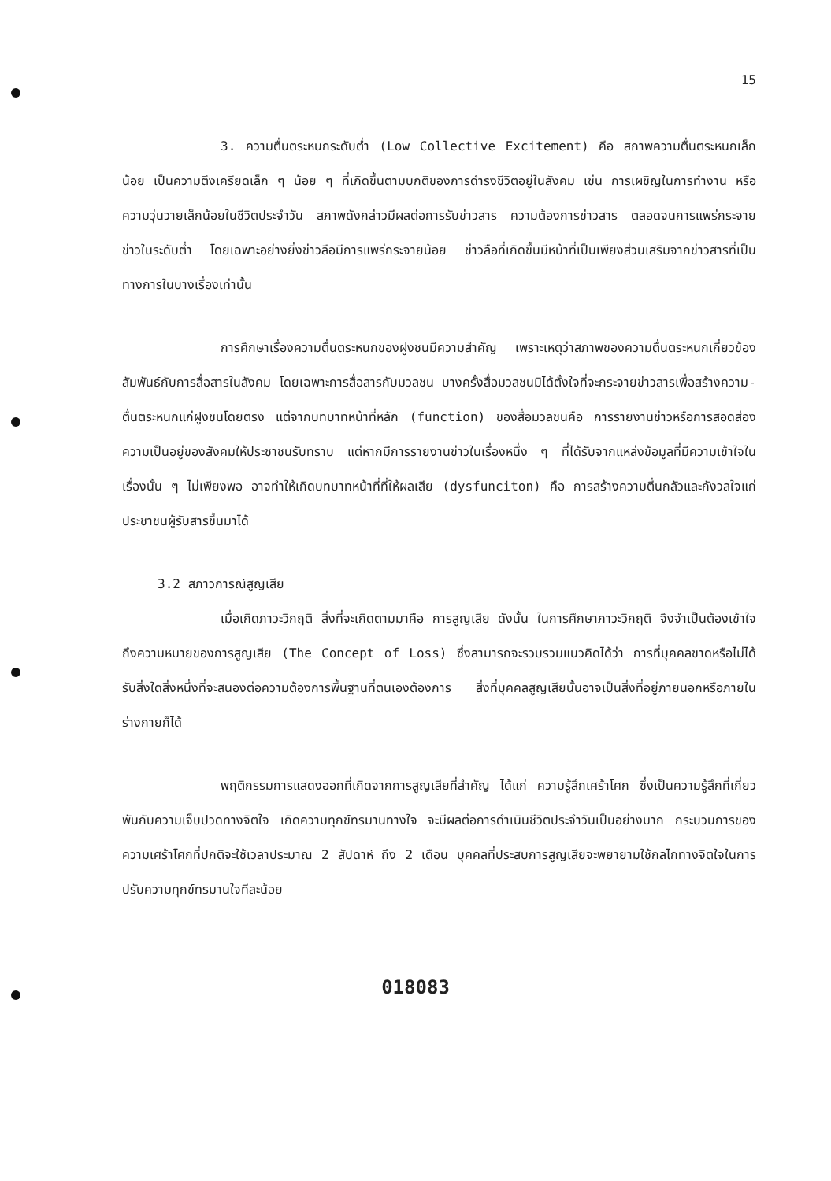15
3. ความตื่นตระหนกระดับต่ำ (Low Collective Excitement) คือ สภาพความตื่นตระหนกเล็กน้อย เป็นความตึงเครียดเล็ก ๆ น้อย ๆ ที่เกิดขึ้นตามบกติของการดำรงชีวิตอยู่ในสังคม เช่น การเผชิญในการทำงาน หรือความวุ่นวายเล็กน้อยในชีวิตประจำวัน สภาพดังกล่าวมีผลต่อการรับข่าวสาร ความต้องการข่าวสาร ตลอดจนการแพร่กระจายข่าวในระดับต่ำ โดยเฉพาะอย่างยิ่งข่าวลือมีการแพร่กระจายน้อย ข่าวลือที่เกิดขึ้นมีหน้าที่เป็นเพียงส่วนเสริมจากข่าวสารที่เป็นทางการในบางเรื่องเท่านั้น
การศึกษาเรื่องความตื่นตระหนกของฝูงชนมีความสำคัญ เพราะเหตุว่าสภาพของความตื่นตระหนกเกี่ยวข้องสัมพันธ์กับการสื่อสารในสังคม โดยเฉพาะการสื่อสารกับมวลชน บางครั้งสื่อมวลชนมิได้ตั้งใจที่จะกระจายข่าวสารเพื่อสร้างความ-ตื่นตระหนกแก่ฝูงชนโดยตรง แต่จากบทบาทหน้าที่หลัก (function) ของสื่อมวลชนคือ การรายงานข่าวหรือการสอดส่องความเป็นอยู่ของสังคมให้ประชาชนรับทราบ แต่หากมีการรายงานข่าวในเรื่องหนึ่ง ๆ ที่ได้รับจากแหล่งข้อมูลที่มีความเข้าใจในเรื่องนั้น ๆ ไม่เพียงพอ อาจทำให้เกิดบทบาทหน้าที่ที่ให้ผลเสีย (dysfunciton) คือ การสร้างความตื่นกลัวและกังวลใจแก่ประชาชนผู้รับสารขึ้นมาได้
3.2 สภาวการณ์สูญเสีย
เมื่อเกิดภาวะวิกฤติ สิ่งที่จะเกิดตามมาคือ การสูญเสีย ดังนั้น ในการศึกษาภาวะวิกฤติ จึงจำเป็นต้องเข้าใจถึงความหมายของการสูญเสีย (The Concept of Loss) ซึ่งสามารถจะรวบรวมแนวคิดได้ว่า การที่บุคคลขาดหรือไม่ได้รับสิ่งใดสิ่งหนึ่งที่จะสนองต่อความต้องการพื้นฐานที่ตนเองต้องการ สิ่งที่บุคคลสูญเสียนั้นอาจเป็นสิ่งที่อยู่ภายนอกหรือภายในร่างกายก็ได้
พฤติกรรมการแสดงออกที่เกิดจากการสูญเสียที่สำคัญ ได้แก่ ความรู้สึกเศร้าโศก ซึ่งเป็นความรู้สึกที่เกี่ยวพันกับความเจ็บปวดทางจิตใจ เกิดความทุกข์ทรมานทางใจ จะมีผลต่อการดำเนินชีวิตประจำวันเป็นอย่างมาก กระบวนการของความเศร้าโศกที่ปกติจะใช้เวลาประมาณ 2 สัปดาห์ ถึง 2 เดือน บุคคลที่ประสบการสูญเสียจะพยายามใช้กลไกทางจิตใจในการปรับความทุกข์ทรมานใจทีละน้อย
018083